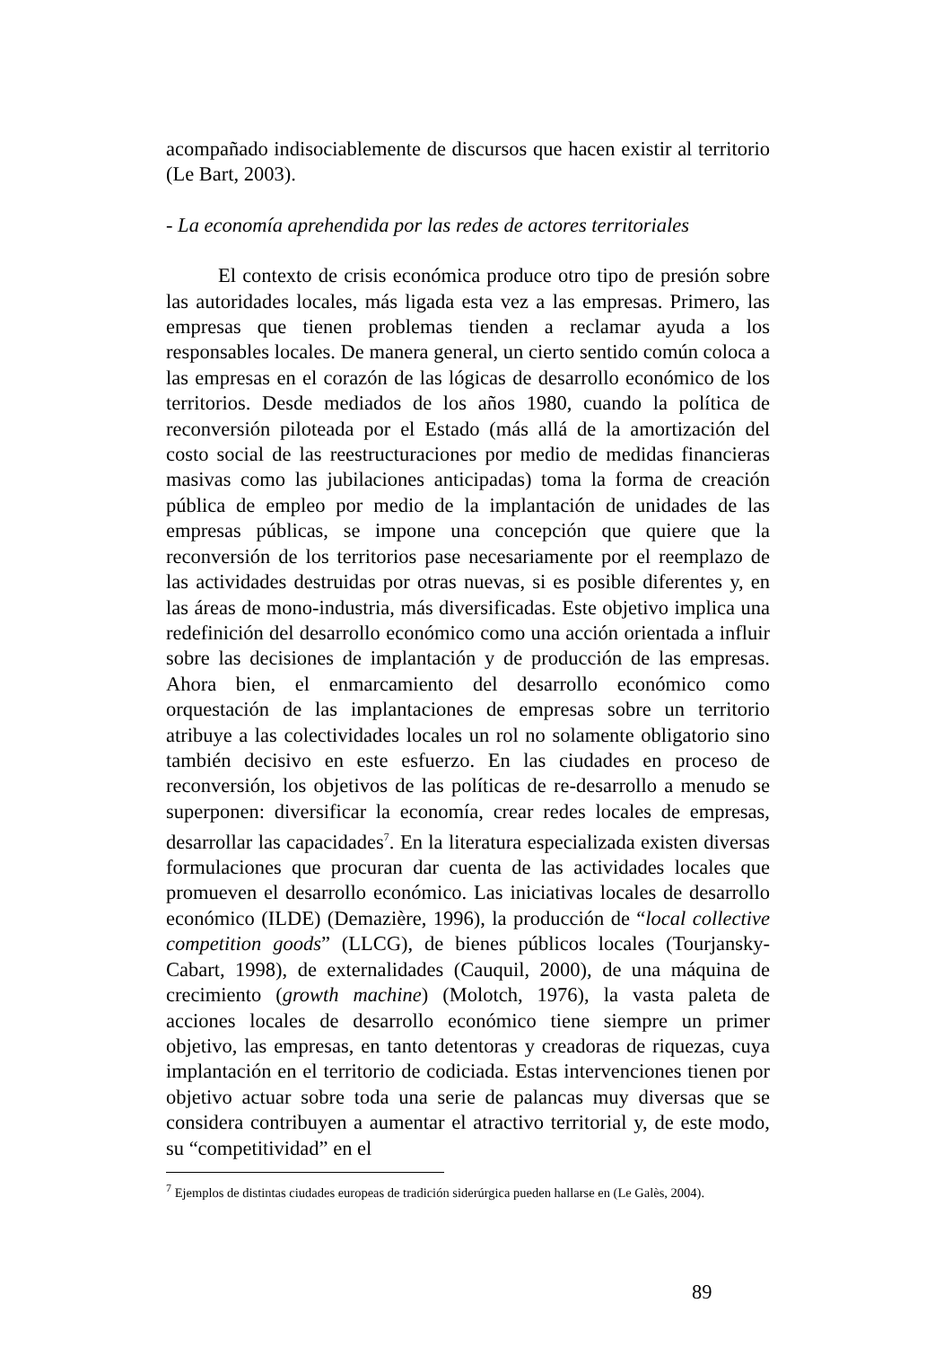acompañado indisociablemente de discursos que hacen existir al territorio (Le Bart, 2003).
- La economía aprehendida por las redes de actores territoriales
El contexto de crisis económica produce otro tipo de presión sobre las autoridades locales, más ligada esta vez a las empresas. Primero, las empresas que tienen problemas tienden a reclamar ayuda a los responsables locales. De manera general, un cierto sentido común coloca a las empresas en el corazón de las lógicas de desarrollo económico de los territorios. Desde mediados de los años 1980, cuando la política de reconversión piloteada por el Estado (más allá de la amortización del costo social de las reestructuraciones por medio de medidas financieras masivas como las jubilaciones anticipadas) toma la forma de creación pública de empleo por medio de la implantación de unidades de las empresas públicas, se impone una concepción que quiere que la reconversión de los territorios pase necesariamente por el reemplazo de las actividades destruidas por otras nuevas, si es posible diferentes y, en las áreas de mono-industria, más diversificadas. Este objetivo implica una redefinición del desarrollo económico como una acción orientada a influir sobre las decisiones de implantación y de producción de las empresas. Ahora bien, el enmarcamiento del desarrollo económico como orquestación de las implantaciones de empresas sobre un territorio atribuye a las colectividades locales un rol no solamente obligatorio sino también decisivo en este esfuerzo. En las ciudades en proceso de reconversión, los objetivos de las políticas de re-desarrollo a menudo se superponen: diversificar la economía, crear redes locales de empresas, desarrollar las capacidades<sup>7</sup>. En la literatura especializada existen diversas formulaciones que procuran dar cuenta de las actividades locales que promueven el desarrollo económico. Las iniciativas locales de desarrollo económico (ILDE) (Demazière, 1996), la producción de “local collective competition goods” (LLCG), de bienes públicos locales (Tourjansky-Cabart, 1998), de externalidades (Cauquil, 2000), de una máquina de crecimiento (growth machine) (Molotch, 1976), la vasta paleta de acciones locales de desarrollo económico tiene siempre un primer objetivo, las empresas, en tanto detentoras y creadoras de riquezas, cuya implantación en el territorio de codiciada. Estas intervenciones tienen por objetivo actuar sobre toda una serie de palancas muy diversas que se considera contribuyen a aumentar el atractivo territorial y, de este modo, su “competitividad” en el
<sup>7</sup> Ejemplos de distintas ciudades europeas de tradición siderúrgica pueden hallarse en (Le Galès, 2004).
89